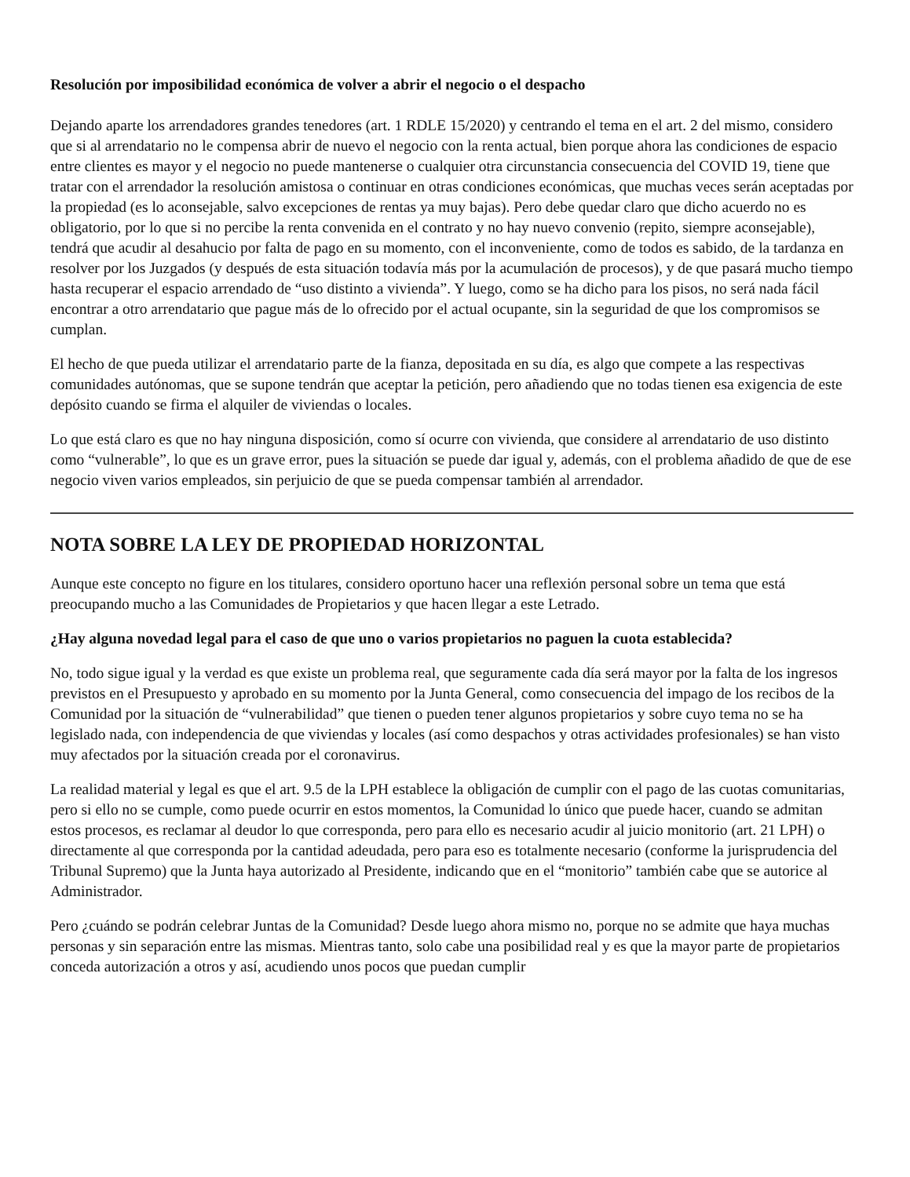Resolución por imposibilidad económica de volver a abrir el negocio o el despacho
Dejando aparte los arrendadores grandes tenedores (art. 1 RDLE 15/2020) y centrando el tema en el art. 2 del mismo, considero que si al arrendatario no le compensa abrir de nuevo el negocio con la renta actual, bien porque ahora las condiciones de espacio entre clientes es mayor y el negocio no puede mantenerse o cualquier otra circunstancia consecuencia del COVID 19, tiene que tratar con el arrendador la resolución amistosa o continuar en otras condiciones económicas, que muchas veces serán aceptadas por la propiedad (es lo aconsejable, salvo excepciones de rentas ya muy bajas). Pero debe quedar claro que dicho acuerdo no es obligatorio, por lo que si no percibe la renta convenida en el contrato y no hay nuevo convenio (repito, siempre aconsejable), tendrá que acudir al desahucio por falta de pago en su momento, con el inconveniente, como de todos es sabido, de la tardanza en resolver por los Juzgados (y después de esta situación todavía más por la acumulación de procesos), y de que pasará mucho tiempo hasta recuperar el espacio arrendado de “uso distinto a vivienda”. Y luego, como se ha dicho para los pisos, no será nada fácil encontrar a otro arrendatario que pague más de lo ofrecido por el actual ocupante, sin la seguridad de que los compromisos se cumplan.
El hecho de que pueda utilizar el arrendatario parte de la fianza, depositada en su día, es algo que compete a las respectivas comunidades autónomas, que se supone tendrán que aceptar la petición, pero añadiendo que no todas tienen esa exigencia de este depósito cuando se firma el alquiler de viviendas o locales.
Lo que está claro es que no hay ninguna disposición, como sí ocurre con vivienda, que considere al arrendatario de uso distinto como “vulnerable”, lo que es un grave error, pues la situación se puede dar igual y, además, con el problema añadido de que de ese negocio viven varios empleados, sin perjuicio de que se pueda compensar también al arrendador.
NOTA SOBRE LA LEY DE PROPIEDAD HORIZONTAL
Aunque este concepto no figure en los titulares, considero oportuno hacer una reflexión personal sobre un tema que está preocupando mucho a las Comunidades de Propietarios y que hacen llegar a este Letrado.
¿Hay alguna novedad legal para el caso de que uno o varios propietarios no paguen la cuota establecida?
No, todo sigue igual y la verdad es que existe un problema real, que seguramente cada día será mayor por la falta de los ingresos previstos en el Presupuesto y aprobado en su momento por la Junta General, como consecuencia del impago de los recibos de la Comunidad por la situación de “vulnerabilidad” que tienen o pueden tener algunos propietarios y sobre cuyo tema no se ha legislado nada, con independencia de que viviendas y locales (así como despachos y otras actividades profesionales) se han visto muy afectados por la situación creada por el coronavirus.
La realidad material y legal es que el art. 9.5 de la LPH establece la obligación de cumplir con el pago de las cuotas comunitarias, pero si ello no se cumple, como puede ocurrir en estos momentos, la Comunidad lo único que puede hacer, cuando se admitan estos procesos, es reclamar al deudor lo que corresponda, pero para ello es necesario acudir al juicio monitorio (art. 21 LPH) o directamente al que corresponda por la cantidad adeudada, pero para eso es totalmente necesario (conforme la jurisprudencia del Tribunal Supremo) que la Junta haya autorizado al Presidente, indicando que en el “monitorio” también cabe que se autorice al Administrador.
Pero ¿cuándo se podrán celebrar Juntas de la Comunidad? Desde luego ahora mismo no, porque no se admite que haya muchas personas y sin separación entre las mismas. Mientras tanto, solo cabe una posibilidad real y es que la mayor parte de propietarios conceda autorización a otros y así, acudiendo unos pocos que puedan cumplir